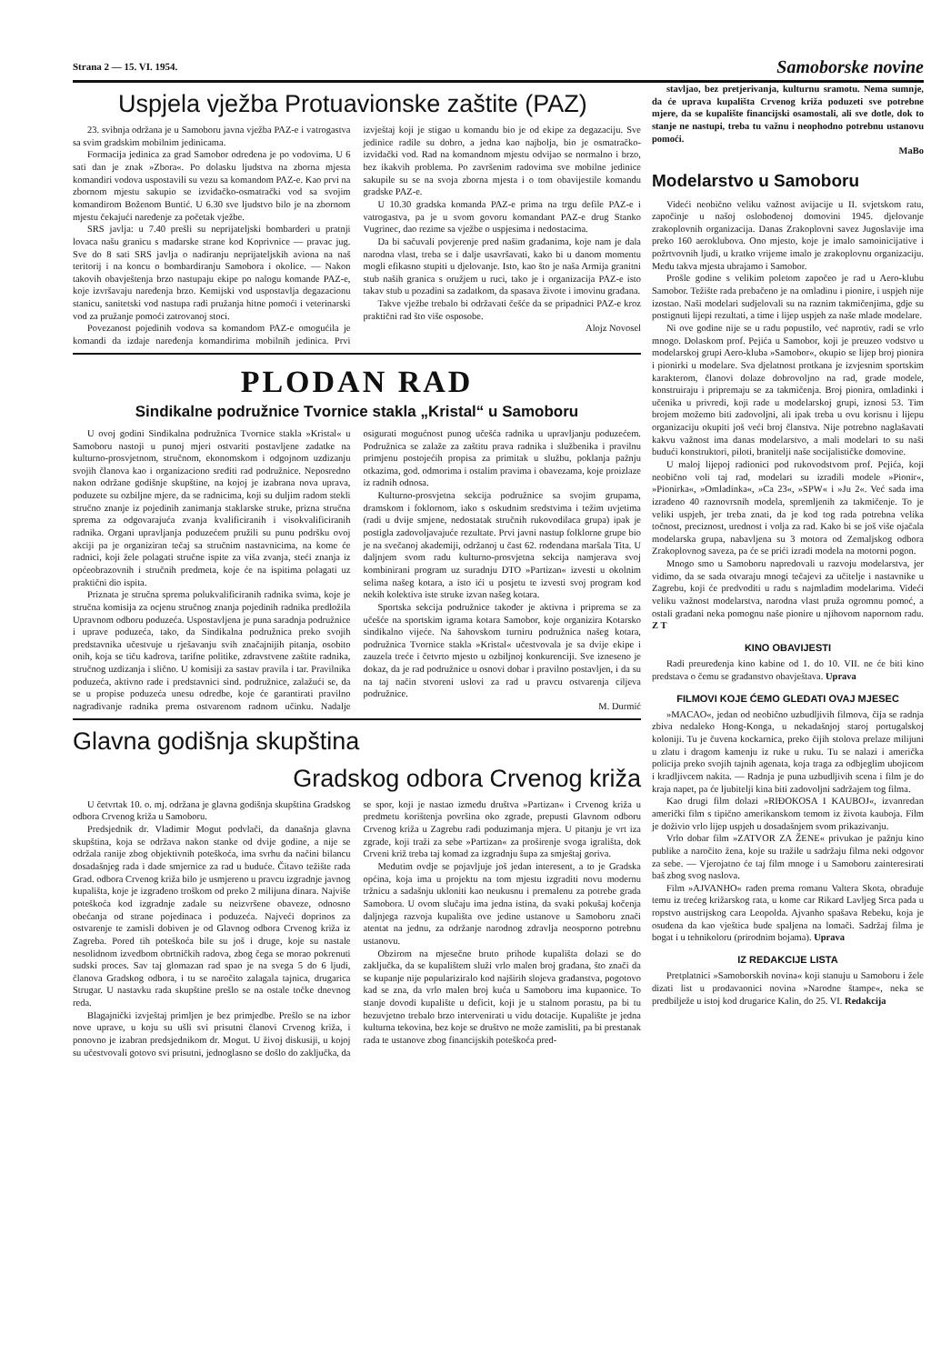Strana 2 — 15. VI. 1954. Samoborske novine
Uspjela vježba Protuavionske zaštite (PAZ)
23. svibnja održana je u Samoboru javna vježba PAZ-e i vatrogastva sa svim gradskim mobilnim jedinicama.
Formacija jedinica za grad Samobor određena je po vodovima. U 6 sati dan je znak »Zbora«. Po dolasku ljudstva na zborna mjesta komandiri vodova uspostavili su vezu sa komandom PAZ-e. Kao prvi na zbornom mjestu sakupio se izviđačko-osmatrački vod sa svojim komandirom Boženom Buntić. U 6.30 sve ljudstvo bilo je na zbornom mjestu čekajući naređenje za početak vježbe.
SRS javlja: u 7.40 prešli su neprijateljski bombarderi u pratnji lovaca našu granicu s mađarske strane kod Koprivnice — pravac jug. Sve do 8 sati SRS javlja o nadiranju neprijateljskih aviona na naš teritorij i na koncu o bombardiranju Samobora i okolice. — Nakon takovih obavještenja brzo nastupaju ekipe po nalogu komande PAZ-e, koje izvršavaju naređenja brzo. Kemijski vod uspostavlja degazacionu stanicu, sanitetski vod nastupa radi pružanja hitne pomoći i veterinarski vod za pružanje pomoći zatrovanoj stoci.
Povezanost pojedinih vodova sa komandom PAZ-e omogućila je komandi da izdaje naređenja komandirima mobilnih jedinica. Prvi izvještaj koji je stigao u komandu bio je od ekipe za degazaciju. Sve jedinice radile su dobro, a jedna kao najbolja, bio je osmatračko-izviđački vod. Rad na komandnom mjestu odvijao se normalno i brzo, bez ikakvih problema. Po završenim radovima sve mobilne jedinice sakupile su se na svoja zborna mjesta i o tom obavijestile komandu gradske PAZ-e.
U 10.30 gradska komanda PAZ-e prima na trgu defile PAZ-e i vatrogastva, pa je u svom govoru komandant PAZ-e drug Stanko Vugrinec, dao rezime sa vježbe o uspjesima i nedostacima.
Da bi sačuvali povjerenje pred našim građanima, koje nam je dala narodna vlast, treba se i dalje usavršavati, kako bi u danom momentu mogli efikasno stupiti u djelovanje. Isto, kao što je naša Armija granitni stub naših granica s oružjem u ruci, tako je i organizacija PAZ-e isto takav stub u pozadini sa zadatkom, da spasava živote i imovinu građana.
Takve vježbe trebalo bi održavati češće da se pripadnici PAZ-e kroz praktični rad što više osposobe.
Alojz Novosel
PLODAN RAD
Sindikalne podružnice Tvornice stakla „Kristal“ u Samoboru
U ovoj godini Sindikalna podružnica Tvornice stakla »Kristal« u Samoboru nastoji u punoj mjeri ostvariti postavljene zadatke na kulturno-prosvjetnom, stručnom, ekonomskom i odgojnom uzdizanju svojih članova kao i organizaciono sređiti rad podružnice. Neposredno nakon održane godišnje skupštine, na kojoj je izabrana nova uprava, poduzete su ozbiljne mjere, da se radnicima, koji su duljim radom stekli stručno znanje iz pojedinih zanimanja staklarske struke, prizna stručna sprema za odgovarajuća zvanja kvalificiranih i visokvalificiranih radnika. Organi upravljanja poduzećem pružili su punu podršku ovoj akciji pa je organiziran tečaj sa stručnim nastavnicima, na kome će radnici, koji žele polagati stručne ispite za viša zvanja, steći znanja iz općeobrazovnih i stručnih predmeta, koje će na ispitima polagati uz praktični dio ispita.
Priznata je stručna sprema polukvalificiranih radnika svima, koje je stručna komisija za ocjenu stručnog znanja pojedinih radnika predložila Upravnom odboru poduzeća. Uspostavljena je puna saradnja podružnice i uprave poduzeća, tako, da Sindikalna podružnica preko svojih predstavnika učestvuje u rješavanju svih značajnijih pitanja, osobito onih, koja se tiču kadrova, tarifne politike, zdravstvene zaštite radnika, stručnog uzdizanja i slično. U komisiji za sastav pravila i tar. Pravilnika poduzeća, aktivno rade i predstavnici sind. podružnice, zalažući se, da se u propise poduzeća unesu odredbe, koje će garantirati pravilno nagrađivanje radnika prema ostvarenom radnom učinku. Nadalje osigurati mogućnost punog učešća radnika u upravljanju poduzećem. Podružnica se zalaže za zaštitu prava radnika i službenika i pravilnu primjenu postojećih propisa za primitak u službu, poklanja pažnju otkazima, god. odmorima i ostalim pravima i obavezama, koje proizlaze iz radnih odnosa.
Kulturno-prosvjetna sekcija podružnice sa svojim grupama, dramskom i foklornom, iako s oskudnim sredstvima i težim uvjetima (radi u dvije smjene, nedostatak stručnih rukovodilaca grupa) ipak je postigla zadovoljavajuće rezultate. Prvi javni nastup folklorne grupe bio je na svečanoj akademiji, održanoj u čast 62. rođendana maršala Tita. U daljnjem svom radu kulturno-prosvjetna sekcija namjerava svoj kombinirani program uz suradnju DTO »Partizan« izvesti u okolnim selima našeg kotara, a isto ići u posjetu te izvesti svoj program kod nekih kolektiva iste struke izvan našeg kotara.
Sportska sekcija podružnice također je aktivna i priprema se za učešće na sportskim igrama kotara Samobor, koje organizira Kotarsko sindikalno vijeće. Na šahovskom turniru podružnica našeg kotara, podružnica Tvornice stakla »Kristal« učestvovala je sa dvije ekipe i zauzela treće i četvrto mjesto u ozbiljnoj konkurenciji. Sve izneseno je dokaz, da je rad podružnice u osnovi dobar i pravilno postavljen, i da su na taj način stvoreni uslovi za rad u pravcu ostvarenja ciljeva podružnice.
M. Durmić
Glavna godišnja skupština
Gradskog odbora Crvenog križa
U četvrtak 10. o. mj. održana je glavna godišnja skupština Gradskog odbora Crvenog križa u Samoboru.
Predsjednik dr. Vladimir Mogut podvlači, da današnja glavna skupština, koja se održava nakon stanke od dvije godine, a nije se održala ranije zbog objektivnih poteškoća, ima svrhu da načini bilancu dosadašnjeg rada i dade smjernice za rad u buduće. Čitavo težište rada Grad. odbora Crvenog križa bilo je usmjereno u pravcu izgradnje javnog kupališta, koje je izgrađeno troškom od preko 2 milijuna dinara. Najviše poteškoća kod izgradnje zadale su neizvršene obaveze, odnosno obećanja od strane pojedinaca i poduzeća. Najveći doprinos za ostvarenje te zamisli dobiven je od Glavnog odbora Crvenog križa iz Zagreba. Pored tih poteškoća bile su još i druge, koje su nastale nesolidnom izvedbom obrtničkih radova, zbog čega se morao pokrenuti sudski proces. Sav taj glomazan rad spao je na svega 5 do 6 ljudi, članova Gradskog odbora, i tu se naročito zalagala tajnica, drugarica Strugar. U nastavku rada skupštine prešlo se na ostale točke dnevnog reda.
Blagajnički izvještaj primljen je bez primjedbe. Prešlo se na izbor nove uprave, u koju su ušli svi prisutni članovi Crvenog križa, i ponovno je izabran predsjednikom dr. Mogut. U živoj diskusiji, u kojoj su učestvovali gotovo svi prisutni, jednoglasno se došlo do zaključka, da se spor, koji je nastao između društva »Partizan« i Crvenog križa u predmetu korištenja površina oko zgrade, prepusti Glavnom odboru Crvenog križa u Zagrebu radi poduzimanja mjera. U pitanju je vrt iza zgrade, koji traži za sebe »Partizan« za proširenje svoga igrališta, dok Crveni križ treba taj komad za izgradnju šupa za smještaj goriva.
Međutim ovdje se pojavljuje još jedan interesent, a to je Gradska općina, koja ima u projektu na tom mjestu izgraditi novu modernu tržnicu a sadašnju ukloniti kao neukusnu i premalenu za potrebe grada Samobora. U ovom slučaju ima jedna istina, da svaki pokušaj kočenja daljnjega razvoja kupališta ove jedine ustanove u Samoboru znači atentat na jednu, za održanje narodnog zdravlja neosporno potrebnu ustanovu.
Obzirom na mjesečne bruto prihode kupališta dolazi se do zaključka, da se kupalištem služi vrlo malen broj građana, što znači da se kupanje nije populariziralo kod najširih slojeva građanstva, pogotovo kad se zna, da vrlo malen broj kuća u Samoboru ima kupaonice. To stanje dovodi kupalište u deficit, koji je u stalnom porastu, pa bi tu bezuvjetno trebalo brzo intervenirati u vidu dotacije. Kupalište je jedna kulturna tekovina, bez koje se društvo ne može zamisliti, pa bi prestanak rada te ustanove zbog financijskih poteškoća pred-
stavljao, bez pretjerivanja, kulturnu sramotu. Nema sumnje, da će uprava kupališta Crvenog križa poduzeti sve potrebne mjere, da se kupalište financijski osamostali, ali sve dotle, dok to stanje ne nastupi, treba tu važnu i neophodno potrebnu ustanovu pomoći.
MaBo
Modelarstvo u Samoboru
Videći neobično veliku važnost avijacije u II. svjetskom ratu, započinje u našoj oslobođenoj domovini 1945. djelovanje zrakoplovnih organizacija. Danas Zrakoplovni savez Jugoslavije ima preko 160 aeroklubova. Ono mjesto, koje je imalo samoinicijative i požrtvovnih ljudi, u kratko vrijeme imalo je zrakoplovnu organizaciju. Među takva mjesta ubrajamo i Samobor.
Prošle godine s velikim poletom započeo je rad u Aero-klubu Samobor. Težište rada prebačeno je na omladinu i pionire, i uspjeh nije izostao. Naši modelari sudjelovali su na raznim takmičenjima, gdje su postignuti lijepi rezultati, a time i lijep uspjeh za naše mlade modelare.
Ni ove godine nije se u radu popustilo, već naprotiv, radi se vrlo mnogo. Dolaskom prof. Pejića u Samobor, koji je preuzeo vodstvo u modelarskoj grupi Aero-kluba »Samobor«, okupio se lijep broj pionira i pionirki u modelare. Sva djelatnost protkana je izvjesnim sportskim karakterom, članovi dolaze dobrovoljno na rad, grade modele, konstruiraju i pripremaju se za takmičenja. Broj pionira, omladinki i učenika u privredi, koji rade u modelarskoj grupi, iznosi 53. Tim brojem možemo biti zadovoljni, ali ipak treba u ovu korisnu i lijepu organizaciju okupiti još veći broj članstva. Nije potrebno naglašavati kakvu važnost ima danas modelarstvo, a mali modelari to su naši budući konstruktori, piloti, branitelji naše socijalističke domovine.
U maloj lijepoj radionici pod rukovodstvom prof. Pejića, koji neobično voli taj rad, modelari su izradili modele »Pionir«, »Pionirka«, »Omladinka«, »Ca 23«, »SPW« i »Ju 2«. Već sada ima izrađeno 40 raznovrsnih modela, spremljenih za takmičenje. To je veliki uspjeh, jer treba znati, da je kod tog rada potrebna velika točnost, preciznost, urednost i volja za rad. Kako bi se još više ojačala modelarska grupa, nabavljena su 3 motora od Zemaljskog odbora Zrakoplovnog saveza, pa će se prići izradi modela na motorni pogon.
Mnogo smo u Samoboru napredovali u razvoju modelarstva, jer vidimo, da se sada otvaraju mnogi tečajevi za učitelje i nastavnike u Zagrebu, koji će predvoditi u radu s najmlađim modelarima. Videći veliku važnost modelarstva, narodna vlast pruža ogromnu pomoć, a ostali građani neka pomognu naše pionire u njihovom napornom radu. Z T
KINO OBAVIJESTI
Radi preuređenja kino kabine od 1. do 10. VII. ne će biti kino predstava o čemu se građanstvo obavještava. Uprava
FILMOVI KOJE ĆEMO GLEDATI OVAJ MJESEC
»MACAO«, jedan od neobično uzbudljivih filmova, čija se radnja zbiva nedaleko Hong-Konga, u nekadašnjoj staroj portugalskoj koloniji. Tu je čuvena kockarnica, preko čijih stolova prelaze milijuni u zlatu i dragom kamenju iz ruke u ruku. Tu se nalazi i američka policija preko svojih tajnih agenata, koja traga za odbjeglim ubojicom i kradljivcem nakita. — Radnja je puna uzbudljivih scena i film je do kraja napet, pa će ljubitelji kina biti zadovoljni sadržajem tog filma.
Kao drugi film dolazi »RIĐOKOSA I KAUBOJ«, izvanredan američki film s tipično amerikanskom temom iz života kauboja. Film je doživio vrlo lijep uspjeh u dosadašnjem svom prikazivanju.
Vrlo dobar film »ZATVOR ZA ŽENE« privukao je pažnju kino publike a naročito žena, koje su tražile u sadržaju filma neki odgovor za sebe. — Vjerojatno će taj film mnoge i u Samoboru zainteresirati baš zbog svog naslova.
Film »AJVANHO« rađen prema romanu Valtera Skota, obrađuje temu iz trećeg križarskog rata, u kome car Rikard Lavljeg Srca pada u ropstvo austrijskog cara Leopolda. Ajvanho spašava Rebeku, koja je osuđena da kao vještica bude spaljena na lomači. Sadržaj filma je bogat i u tehnikoloru (prirodnim bojama). Uprava
IZ REDAKCIJE LISTA
Pretplatnici »Samoborskih novina« koji stanuju u Samoboru i žele dizati list u prodavaonici novina »Narodne štampe«, neka se predbilježe u istoj kod drugarice Kalin, do 25. VI. Redakcija